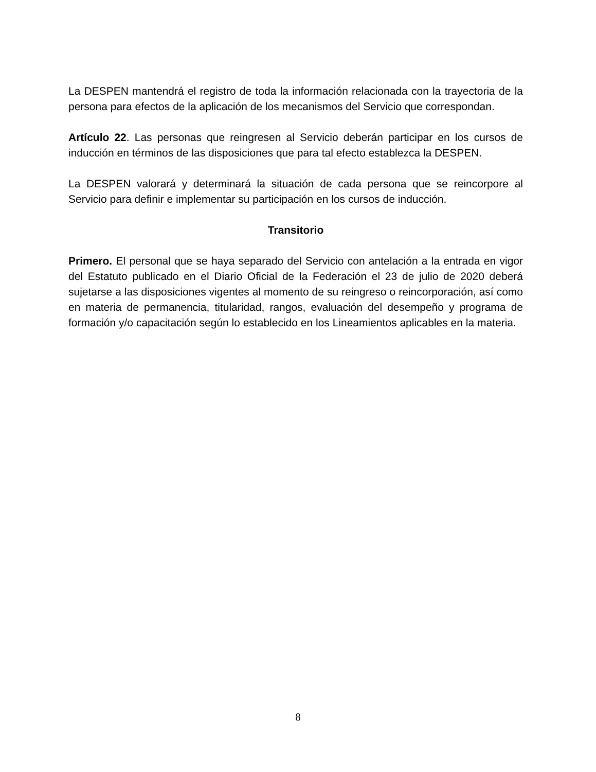La DESPEN mantendrá el registro de toda la información relacionada con la trayectoria de la persona para efectos de la aplicación de los mecanismos del Servicio que correspondan.
Artículo 22. Las personas que reingresen al Servicio deberán participar en los cursos de inducción en términos de las disposiciones que para tal efecto establezca la DESPEN.
La DESPEN valorará y determinará la situación de cada persona que se reincorpore al Servicio para definir e implementar su participación en los cursos de inducción.
Transitorio
Primero. El personal que se haya separado del Servicio con antelación a la entrada en vigor del Estatuto publicado en el Diario Oficial de la Federación el 23 de julio de 2020 deberá sujetarse a las disposiciones vigentes al momento de su reingreso o reincorporación, así como en materia de permanencia, titularidad, rangos, evaluación del desempeño y programa de formación y/o capacitación según lo establecido en los Lineamientos aplicables en la materia.
8